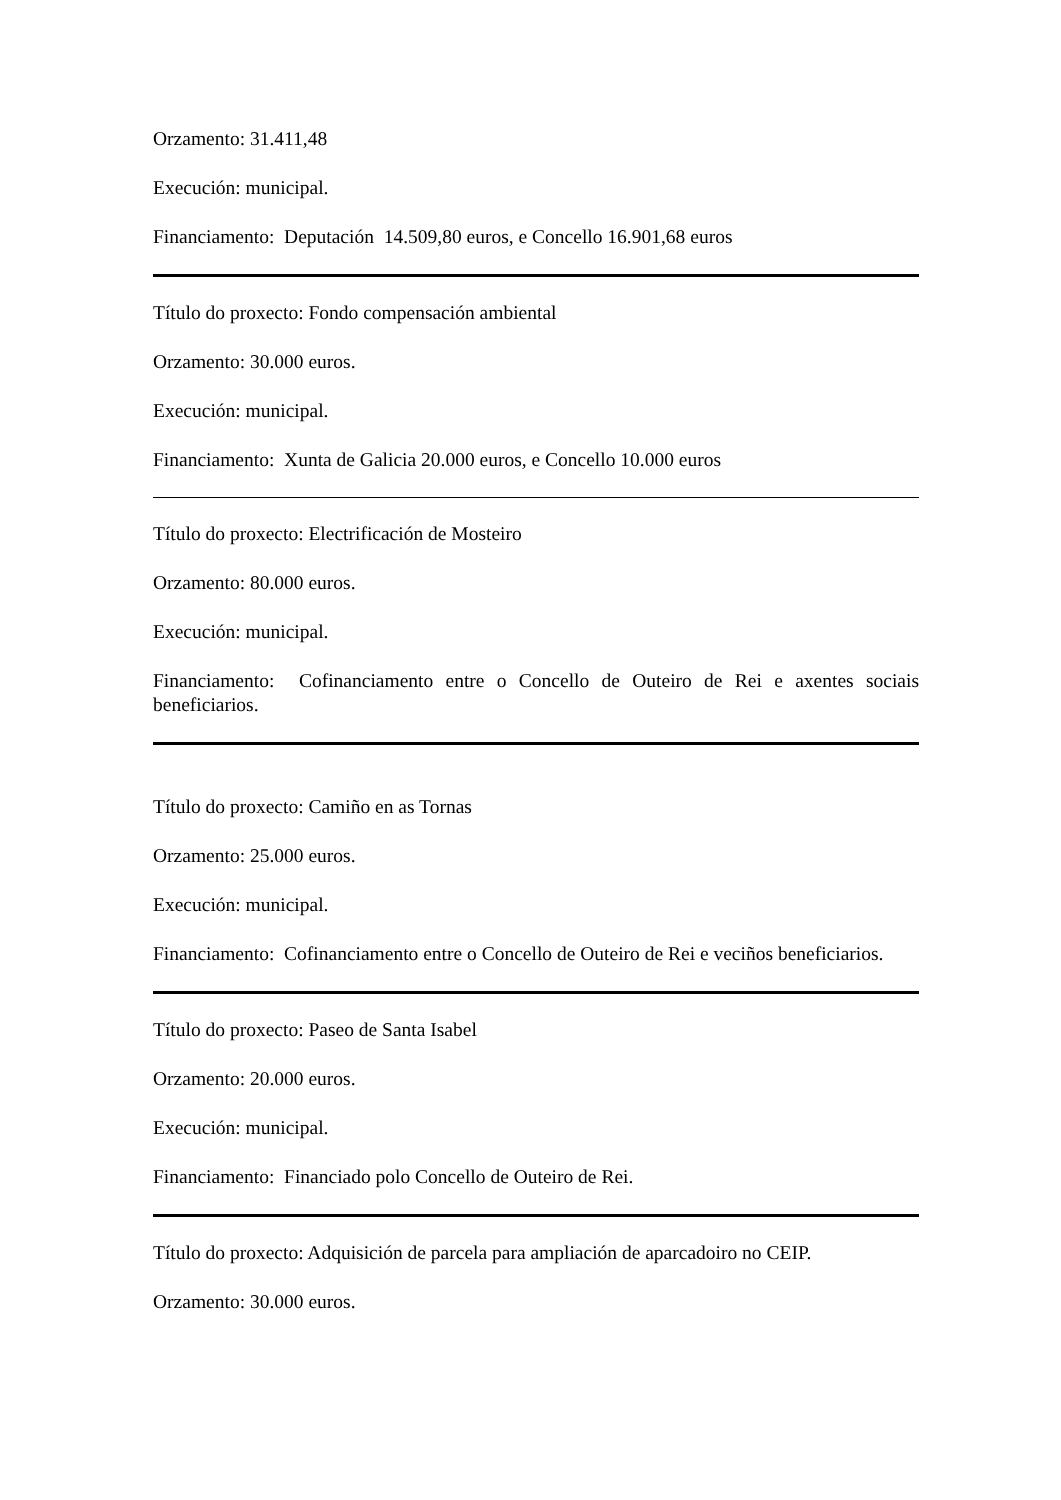Orzamento: 31.411,48
Execución: municipal.
Financiamento: Deputación 14.509,80 euros, e Concello 16.901,68 euros
Título do proxecto: Fondo compensación ambiental
Orzamento: 30.000 euros.
Execución: municipal.
Financiamento: Xunta de Galicia 20.000 euros, e Concello 10.000 euros
Título do proxecto: Electrificación de Mosteiro
Orzamento: 80.000 euros.
Execución: municipal.
Financiamento: Cofinanciamento entre o Concello de Outeiro de Rei e axentes sociais beneficiarios.
Título do proxecto: Camiño en as Tornas
Orzamento: 25.000 euros.
Execución: municipal.
Financiamento: Cofinanciamento entre o Concello de Outeiro de Rei e veciños beneficiarios.
Título do proxecto: Paseo de Santa Isabel
Orzamento: 20.000 euros.
Execución: municipal.
Financiamento: Financiado polo Concello de Outeiro de Rei.
Título do proxecto: Adquisición de parcela para ampliación de aparcadoiro no CEIP.
Orzamento: 30.000 euros.